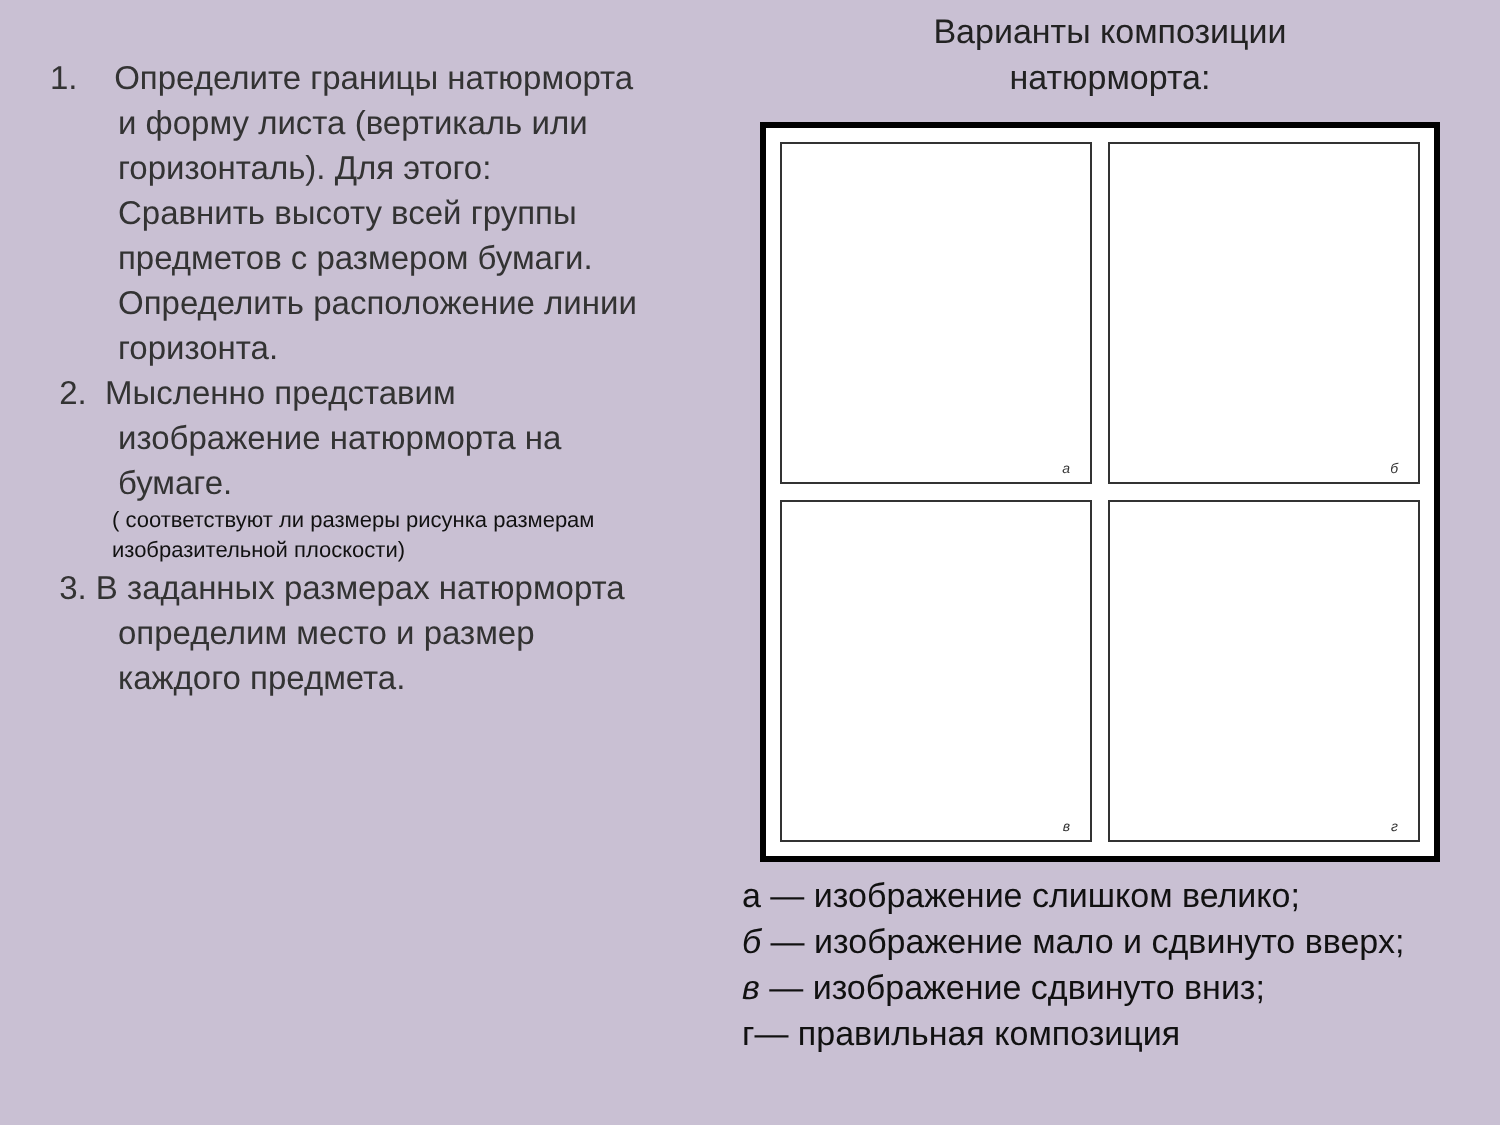1. Определите границы натюрморта
и форму листа (вертикаль или
горизонталь). Для этого:
Сравнить высоту всей группы
предметов с размером бумаги.
Определить расположение линии
горизонта.
2. Мысленно представим
изображение натюрморта на
бумаге.
( соответствуют ли размеры рисунка размерам
изобразительной плоскости)
3. В заданных размерах натюрморта
определим место и размер
каждого предмета.
Варианты композиции
натюрморта:
а
б
в
г
а — изображение слишком велико;
б — изображение мало и сдвинуто вверх;
в — изображение сдвинуто вниз;
г— правильная композиция